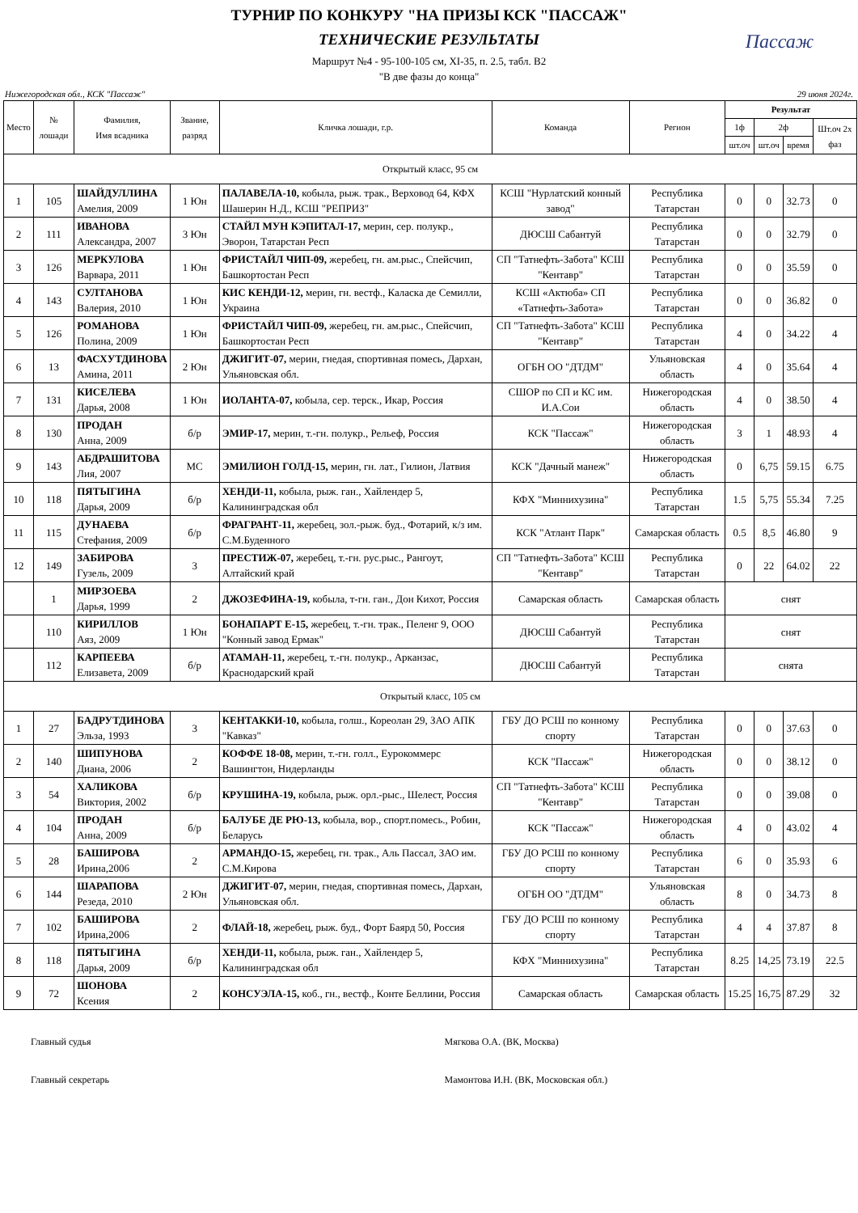ТУРНИР ПО КОНКУРУ "НА ПРИЗЫ КСК "ПАССАЖ"
ТЕХНИЧЕСКИЕ РЕЗУЛЬТАТЫ
Маршрут №4 - 95-100-105 см, XI-35, п. 2.5, табл. В2
"В две фазы до конца"
Пассаж
Нижегородская обл., КСК "Пассаж" 29 июня 2024г.
| Место | № лошади | Фамилия, Имя всадника | Звание, разряд | Кличка лошади, г.р. | Команда | Регион | Результат | | | |
| --- | --- | --- | --- | --- | --- | --- | --- | --- | --- | --- |
| | | | | | | | 1ф | 2ф | | Шт.оч 2х фаз |
| | | | | | | | шт.оч | шт.оч | время | |
| Открытый класс, 95 см | | | | | | | | | | |
| 1 | 105 | ШАЙДУЛЛИНА Амелия, 2009 | 1 Юн | ПАЛАВЕЛА-10, кобыла, рыж. трак., Верховод 64, КФХ Шашерин Н.Д., КСШ "РЕПРИЗ" | КСШ "Нурлатский конный завод" | Республика Татарстан | 0 | 0 | 32.73 | 0 |
| 2 | 111 | ИВАНОВА Александра, 2007 | 3 Юн | СТАЙЛ МУН КЭПИТАЛ-17, мерин, сер. полукр., Эворон, Татарстан Респ | ДЮСШ Сабантуй | Республика Татарстан | 0 | 0 | 32.79 | 0 |
| 3 | 126 | МЕРКУЛОВА Варвара, 2011 | 1 Юн | ФРИСТАЙЛ ЧИП-09, жеребец, гн. ам.рыс., Спейсчип, Башкортостан Респ | СП "Татнефть-Забота" КСШ "Кентавр" | Республика Татарстан | 0 | 0 | 35.59 | 0 |
| 4 | 143 | СУЛТАНОВА Валерия, 2010 | 1 Юн | КИС КЕНДИ-12, мерин, гн. вестф., Каласка де Семилли, Украина | КСШ «Актюба» СП «Татнефть-Забота» | Республика Татарстан | 0 | 0 | 36.82 | 0 |
| 5 | 126 | РОМАНОВА Полина, 2009 | 1 Юн | ФРИСТАЙЛ ЧИП-09, жеребец, гн. ам.рыс., Спейсчип, Башкортостан Респ | СП "Татнефть-Забота" КСШ "Кентавр" | Республика Татарстан | 4 | 0 | 34.22 | 4 |
| 6 | 13 | ФАСХУТДИНОВА Амина, 2011 | 2 Юн | ДЖИГИТ-07, мерин, гнедая, спортивная помесь, Дархан, Ульяновская обл. | ОГБН ОО "ДТДМ" | Ульяновская область | 4 | 0 | 35.64 | 4 |
| 7 | 131 | КИСЕЛЕВА Дарья, 2008 | 1 Юн | ИОЛАНТА-07, кобыла, сер. терск., Икар, Россия | СШОР по СП и КС им. И.А.Сои | Нижегородская область | 4 | 0 | 38.50 | 4 |
| 8 | 130 | ПРОДАН Анна, 2009 | б/р | ЭМИР-17, мерин, т.-гн. полукр., Рельеф, Россия | КСК "Пассаж" | Нижегородская область | 3 | 1 | 48.93 | 4 |
| 9 | 143 | АБДРАШИТОВА Лия, 2007 | МС | ЭМИЛИОН ГОЛД-15, мерин, гн. лат., Гилион, Латвия | КСК "Дачный манеж" | Нижегородская область | 0 | 6,75 | 59.15 | 6.75 |
| 10 | 118 | ПЯТЫГИНА Дарья, 2009 | б/р | ХЕНДИ-11, кобыла, рыж. ган., Хайлендер 5, Калининградская обл | КФХ "Миннихузина" | Республика Татарстан | 1.5 | 5,75 | 55.34 | 7.25 |
| 11 | 115 | ДУНАЕВА Стефания, 2009 | б/р | ФРАГРАНТ-11, жеребец, зол.-рыж. буд., Фотарий, к/з им. С.М.Буденного | КСК "Атлант Парк" | Самарская область | 0.5 | 8,5 | 46.80 | 9 |
| 12 | 149 | ЗАБИРОВА Гузель, 2009 | 3 | ПРЕСТИЖ-07, жеребец, т.-гн. рус.рыс., Рангоут, Алтайский край | СП "Татнефть-Забота" КСШ "Кентавр" | Республика Татарстан | 0 | 22 | 64.02 | 22 |
| | 1 | МИРЗОЕВА Дарья, 1999 | 2 | ДЖОЗЕФИНА-19, кобыла, т-гн. ган., Дон Кихот, Россия | Самарская область | Самарская область | снят | | | |
| | 110 | КИРИЛЛОВ Аяз, 2009 | 1 Юн | БОНАПАРТ Е-15, жеребец, т.-гн. трак., Пеленг 9, ООО "Конный завод Ермак" | ДЮСШ Сабантуй | Республика Татарстан | снят | | | |
| | 112 | КАРПЕЕВА Елизавета, 2009 | б/р | АТАМАН-11, жеребец, т.-гн. полукр., Арканзас, Краснодарский край | ДЮСШ Сабантуй | Республика Татарстан | снята | | | |
| Открытый класс, 105 см | | | | | | | | | | |
| 1 | 27 | БАДРУТДИНОВА Эльза, 1993 | 3 | КЕНТАККИ-10, кобыла, голш., Кореолан 29, ЗАО АПК "Кавказ" | ГБУ ДО РСШ по конному спорту | Республика Татарстан | 0 | 0 | 37.63 | 0 |
| 2 | 140 | ШИПУНОВА Диана, 2006 | 2 | КОФФЕ 18-08, мерин, т.-гн. голл., Еурокоммерс Вашингтон, Нидерланды | КСК "Пассаж" | Нижегородская область | 0 | 0 | 38.12 | 0 |
| 3 | 54 | ХАЛИКОВА Виктория, 2002 | б/р | КРУШИНА-19, кобыла, рыж. орл.-рыс., Шелест, Россия | СП "Татнефть-Забота" КСШ "Кентавр" | Республика Татарстан | 0 | 0 | 39.08 | 0 |
| 4 | 104 | ПРОДАН Анна, 2009 | б/р | БАЛУБЕ ДЕ РЮ-13, кобыла, вор., спорт.помесь., Робин, Беларусь | КСК "Пассаж" | Нижегородская область | 4 | 0 | 43.02 | 4 |
| 5 | 28 | БАШИРОВА Ирина,2006 | 2 | АРМАНДО-15, жеребец, гн. трак., Аль Пассал, ЗАО им. С.М.Кирова | ГБУ ДО РСШ по конному спорту | Республика Татарстан | 6 | 0 | 35.93 | 6 |
| 6 | 144 | ШАРАПОВА Резеда, 2010 | 2 Юн | ДЖИГИТ-07, мерин, гнедая, спортивная помесь, Дархан, Ульяновская обл. | ОГБН ОО "ДТДМ" | Ульяновская область | 8 | 0 | 34.73 | 8 |
| 7 | 102 | БАШИРОВА Ирина,2006 | 2 | ФЛАЙ-18, жеребец, рыж. буд., Форт Баярд 50, Россия | ГБУ ДО РСШ по конному спорту | Республика Татарстан | 4 | 4 | 37.87 | 8 |
| 8 | 118 | ПЯТЫГИНА Дарья, 2009 | б/р | ХЕНДИ-11, кобыла, рыж. ган., Хайлендер 5, Калининградская обл | КФХ "Миннихузина" | Республика Татарстан | 8.25 | 14,25 | 73.19 | 22.5 |
| 9 | 72 | ШОНОВА Ксения | 2 | КОНСУЭЛА-15, коб., гн., вестф., Конте Беллини, Россия | Самарская область | Самарская область | 15.25 | 16,75 | 87.29 | 32 |
Главный судья Мягкова О.А. (ВК, Москва)
Главный секретарь Мамонтова И.Н. (ВК, Московская обл.)